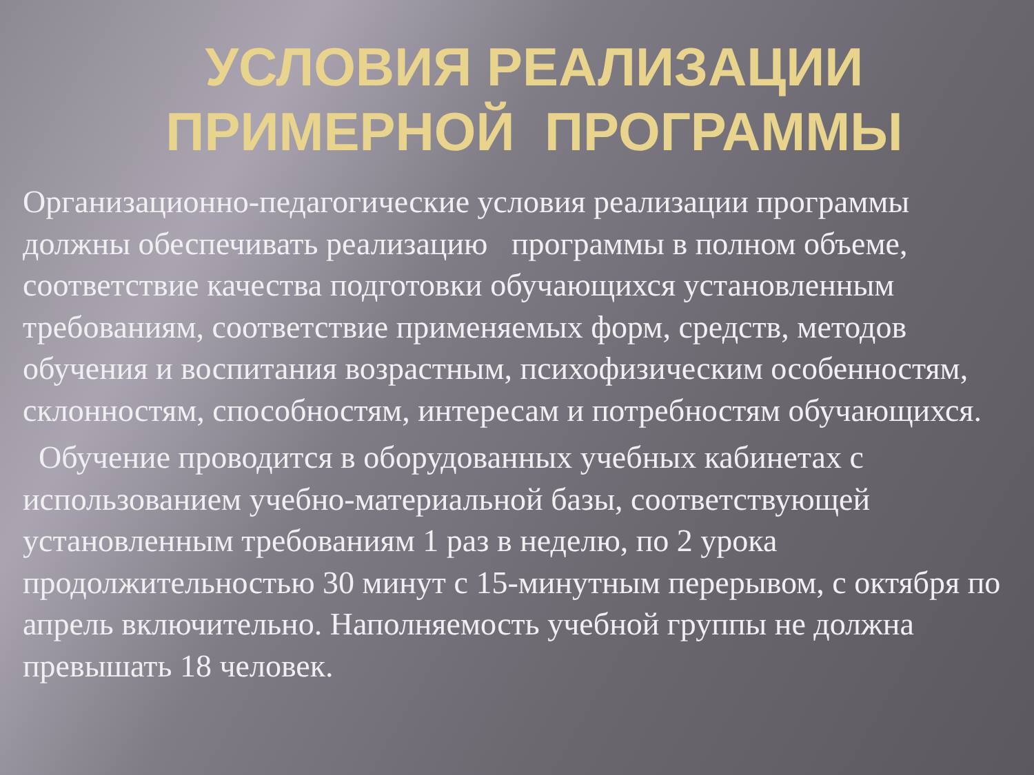УСЛОВИЯ РЕАЛИЗАЦИИ
ПРИМЕРНОЙ ПРОГРАММЫ
Организационно-педагогические условия реализации программы должны обеспечивать реализацию программы в полном объеме, соответствие качества подготовки обучающихся установленным требованиям, соответствие применяемых форм, средств, методов обучения и воспитания возрастным, психофизическим особенностям, склонностям, способностям, интересам и потребностям обучающихся.
Обучение проводится в оборудованных учебных кабинетах с использованием учебно-материальной базы, соответствующей установленным требованиям 1 раз в неделю, по 2 урока продолжительностью 30 минут с 15-минутным перерывом, с октября по апрель включительно. Наполняемость учебной группы не должна превышать 18 человек.